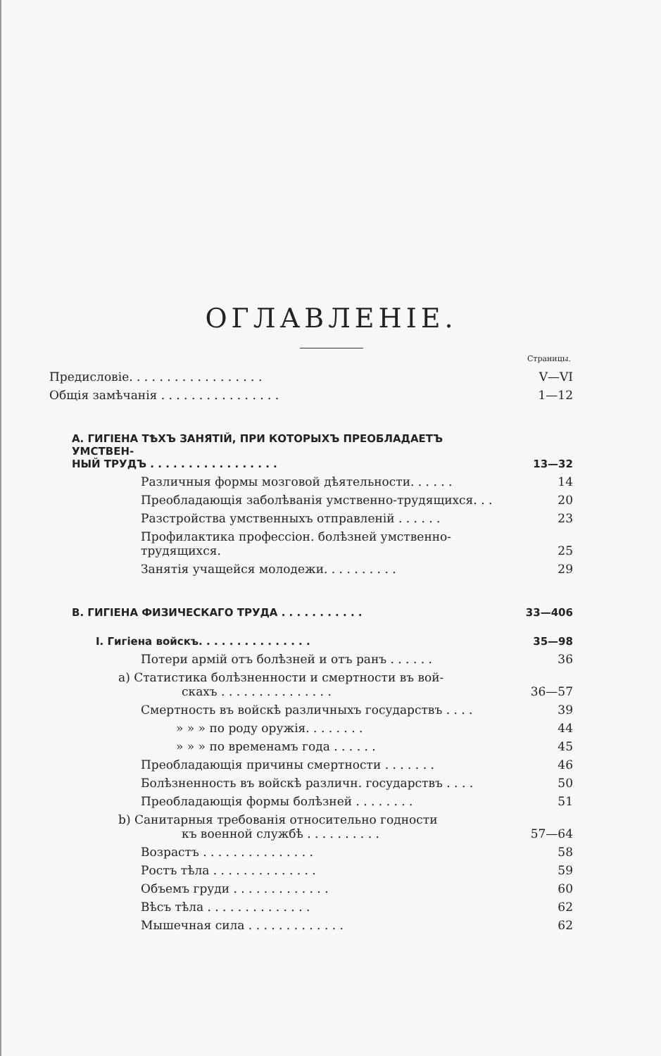ОГЛАВЛЕНІЕ.
Страницы.
| Предисловіе. . . . . . . . . . . . . . . . . . | V—VI |
| Общія замѣчанія . . . . . . . . . . . . . . . . | 1—12 |
| А. ГИГІЕНА ТѢХЪ ЗАНЯТІЙ, ПРИ КОТОРЫХЪ ПРЕОБЛАДАЕТЪ УМСТВЕН- НЫЙ ТРУДЪ . . . . . . . . . . . . . . . . . | 13—32 |
| Различныя формы мозговой дѣятельности. . . . . . | 14 |
| Преобладающія заболѣванія умственно-трудящихся. . . | 20 |
| Разстройства умственныхъ отправленій . . . . . . | 23 |
| Профилактика профессіон. болѣзней умственно-трудящихся. | 25 |
| Занятія учащейся молодежи. . . . . . . . . . | 29 |
| В. ГИГІЕНА ФИЗИЧЕСКАГО ТРУДА . . . . . . . . . . . | 33—406 |
| I. Гигіена войскъ. . . . . . . . . . . . . . . | 35—98 |
| Потери армій отъ болѣзней и отъ ранъ . . . . . . | 36 |
| а) Статистика болѣзненности и смертности въ вой- скахъ . . . . . . . . . . . . . . . | 36—57 |
| Смертность въ войскѣ различныхъ государствъ . . . . | 39 |
| » » » по роду оружія. . . . . . . . | 44 |
| » » » по временамъ года . . . . . . | 45 |
| Преобладающія причины смертности . . . . . . . | 46 |
| Болѣзненность въ войскѣ различн. государствъ . . . . | 50 |
| Преобладающія формы болѣзней . . . . . . . . | 51 |
| b) Санитарныя требованія относительно годности къ военной службѣ . . . . . . . . . . | 57—64 |
| Возрастъ . . . . . . . . . . . . . . . | 58 |
| Ростъ тѣла . . . . . . . . . . . . . . | 59 |
| Объемъ груди . . . . . . . . . . . . . | 60 |
| Вѣсъ тѣла . . . . . . . . . . . . . . | 62 |
| Мышечная сила . . . . . . . . . . . . . | 62 |